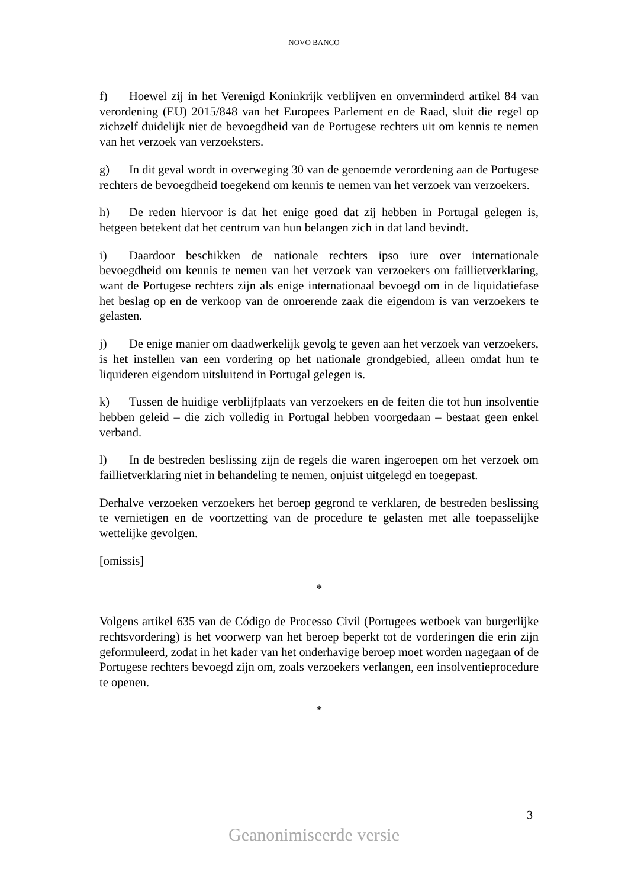NOVO BANCO
f) Hoewel zij in het Verenigd Koninkrijk verblijven en onverminderd artikel 84 van verordening (EU) 2015/848 van het Europees Parlement en de Raad, sluit die regel op zichzelf duidelijk niet de bevoegdheid van de Portugese rechters uit om kennis te nemen van het verzoek van verzoeksters.
g) In dit geval wordt in overweging 30 van de genoemde verordening aan de Portugese rechters de bevoegdheid toegekend om kennis te nemen van het verzoek van verzoekers.
h) De reden hiervoor is dat het enige goed dat zij hebben in Portugal gelegen is, hetgeen betekent dat het centrum van hun belangen zich in dat land bevindt.
i) Daardoor beschikken de nationale rechters ipso iure over internationale bevoegdheid om kennis te nemen van het verzoek van verzoekers om faillietverklaring, want de Portugese rechters zijn als enige internationaal bevoegd om in de liquidatiefase het beslag op en de verkoop van de onroerende zaak die eigendom is van verzoekers te gelasten.
j) De enige manier om daadwerkelijk gevolg te geven aan het verzoek van verzoekers, is het instellen van een vordering op het nationale grondgebied, alleen omdat hun te liquideren eigendom uitsluitend in Portugal gelegen is.
k) Tussen de huidige verblijfplaats van verzoekers en de feiten die tot hun insolventie hebben geleid – die zich volledig in Portugal hebben voorgedaan – bestaat geen enkel verband.
l) In de bestreden beslissing zijn de regels die waren ingeroepen om het verzoek om faillietverklaring niet in behandeling te nemen, onjuist uitgelegd en toegepast.
Derhalve verzoeken verzoekers het beroep gegrond te verklaren, de bestreden beslissing te vernietigen en de voortzetting van de procedure te gelasten met alle toepasselijke wettelijke gevolgen.
[omissis]
*
Volgens artikel 635 van de Código de Processo Civil (Portugees wetboek van burgerlijke rechtsvordering) is het voorwerp van het beroep beperkt tot de vorderingen die erin zijn geformuleerd, zodat in het kader van het onderhavige beroep moet worden nagegaan of de Portugese rechters bevoegd zijn om, zoals verzoekers verlangen, een insolventieprocedure te openen.
*
3
Geanonimiseerde versie